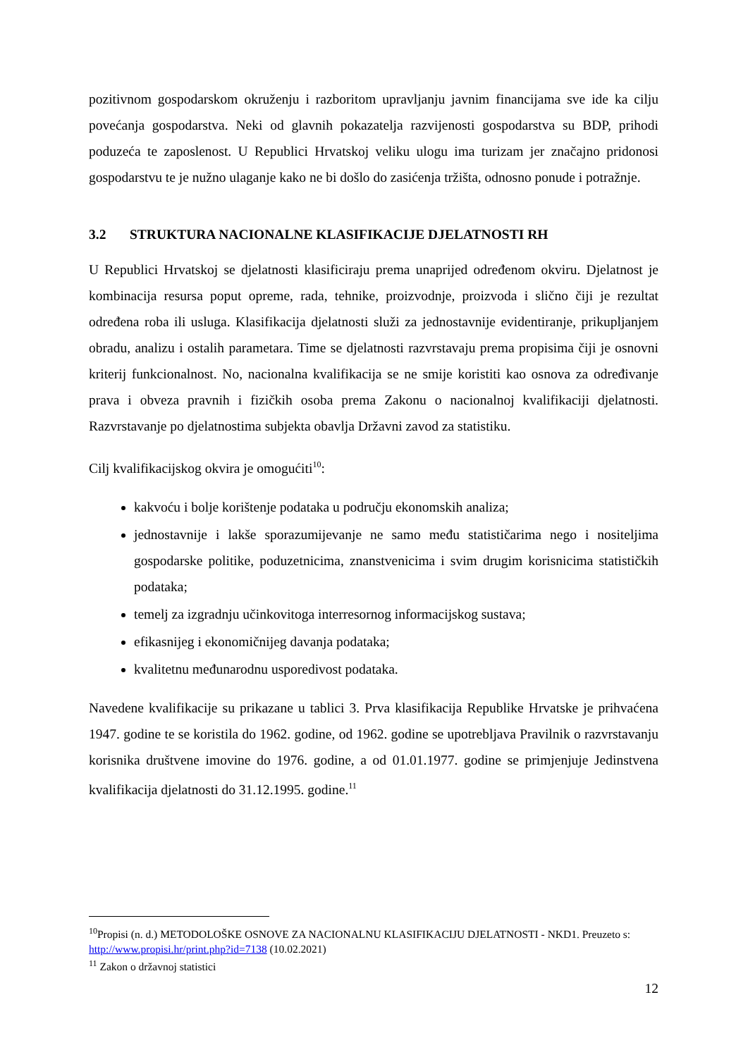pozitivnom gospodarskom okruženju i razboritom upravljanju javnim financijama sve ide ka cilju povećanja gospodarstva. Neki od glavnih pokazatelja razvijenosti gospodarstva su BDP, prihodi poduzeća te zaposlenost. U Republici Hrvatskoj veliku ulogu ima turizam jer značajno pridonosi gospodarstvu te je nužno ulaganje kako ne bi došlo do zasićenja tržišta, odnosno ponude i potražnje.
3.2 STRUKTURA NACIONALNE KLASIFIKACIJE DJELATNOSTI RH
U Republici Hrvatskoj se djelatnosti klasificiraju prema unaprijed određenom okviru. Djelatnost je kombinacija resursa poput opreme, rada, tehnike, proizvodnje, proizvoda i slično čiji je rezultat određena roba ili usluga. Klasifikacija djelatnosti služi za jednostavnije evidentiranje, prikupljanjem obradu, analizu i ostalih parametara. Time se djelatnosti razvrstavaju prema propisima čiji je osnovni kriterij funkcionalnost. No, nacionalna kvalifikacija se ne smije koristiti kao osnova za određivanje prava i obveza pravnih i fizičkih osoba prema Zakonu o nacionalnoj kvalifikaciji djelatnosti. Razvrstavanje po djelatnostima subjekta obavlja Državni zavod za statistiku.
Cilj kvalifikacijskog okvira je omogućiti<sup>10</sup>:
kakvoću i bolje korištenje podataka u području ekonomskih analiza;
jednostavnije i lakše sporazumijevanje ne samo među statističarima nego i nositeljima gospodarske politike, poduzetnicima, znanstvenicima i svim drugim korisnicima statističkih podataka;
temelj za izgradnju učinkovitoga interresornog informacijskog sustava;
efikasnijeg i ekonomičnijeg davanja podataka;
kvalitetnu međunarodnu usporedivost podataka.
Navedene kvalifikacije su prikazane u tablici 3. Prva klasifikacija Republike Hrvatske je prihvaćena 1947. godine te se koristila do 1962. godine, od 1962. godine se upotrebljava Pravilnik o razvrstavanju korisnika društvene imovine do 1976. godine, a od 01.01.1977. godine se primjenjuje Jedinstvena kvalifikacija djelatnosti do 31.12.1995. godine.<sup>11</sup>
<sup>10</sup> Propisi (n. d.) METODOLOŠKE OSNOVE ZA NACIONALNU KLASIFIKACIJU DJELATNOSTI - NKD1. Preuzeto s: http://www.propisi.hr/print.php?id=7138 (10.02.2021)
<sup>11</sup> Zakon o državnoj statistici
12